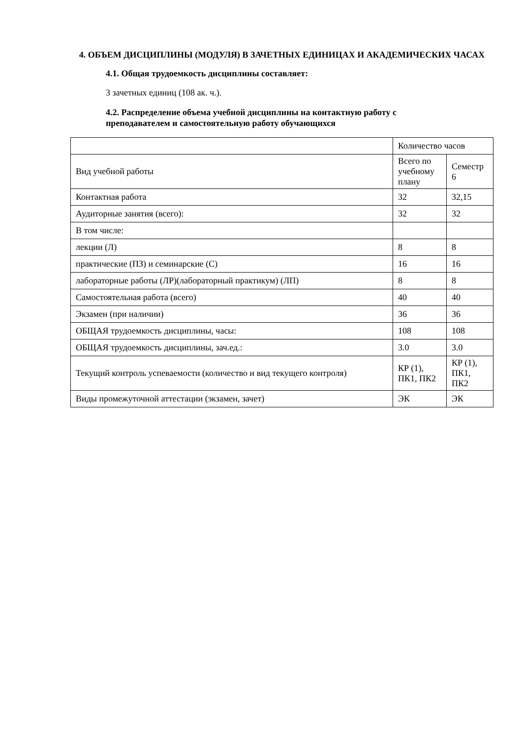4. ОБЪЕМ ДИСЦИПЛИНЫ (МОДУЛЯ) В ЗАЧЕТНЫХ ЕДИНИЦАХ И АКАДЕМИЧЕСКИХ ЧАСАХ
4.1. Общая трудоемкость дисциплины составляет:
3 зачетных единиц (108 ак. ч.).
4.2. Распределение объема учебной дисциплины на контактную работу с преподавателем и самостоятельную работу обучающихся
| | Количество часов | |
| Вид учебной работы | Всего по учебному плану | Семестр 6 |
| Контактная работа | 32 | 32,15 |
| Аудиторные занятия (всего): | 32 | 32 |
| В том числе: | | |
| лекции (Л) | 8 | 8 |
| практические (ПЗ) и семинарские (С) | 16 | 16 |
| лабораторные работы (ЛР)(лабораторный практикум) (ЛП) | 8 | 8 |
| Самостоятельная работа (всего) | 40 | 40 |
| Экзамен (при наличии) | 36 | 36 |
| ОБЩАЯ трудоемкость дисциплины, часы: | 108 | 108 |
| ОБЩАЯ трудоемкость дисциплины, зач.ед.: | 3.0 | 3.0 |
| Текущий контроль успеваемости (количество и вид текущего контроля) | КР (1), ПК1, ПК2 | КР (1), ПК1, ПК2 |
| Виды промежуточной аттестации (экзамен, зачет) | ЭК | ЭК |